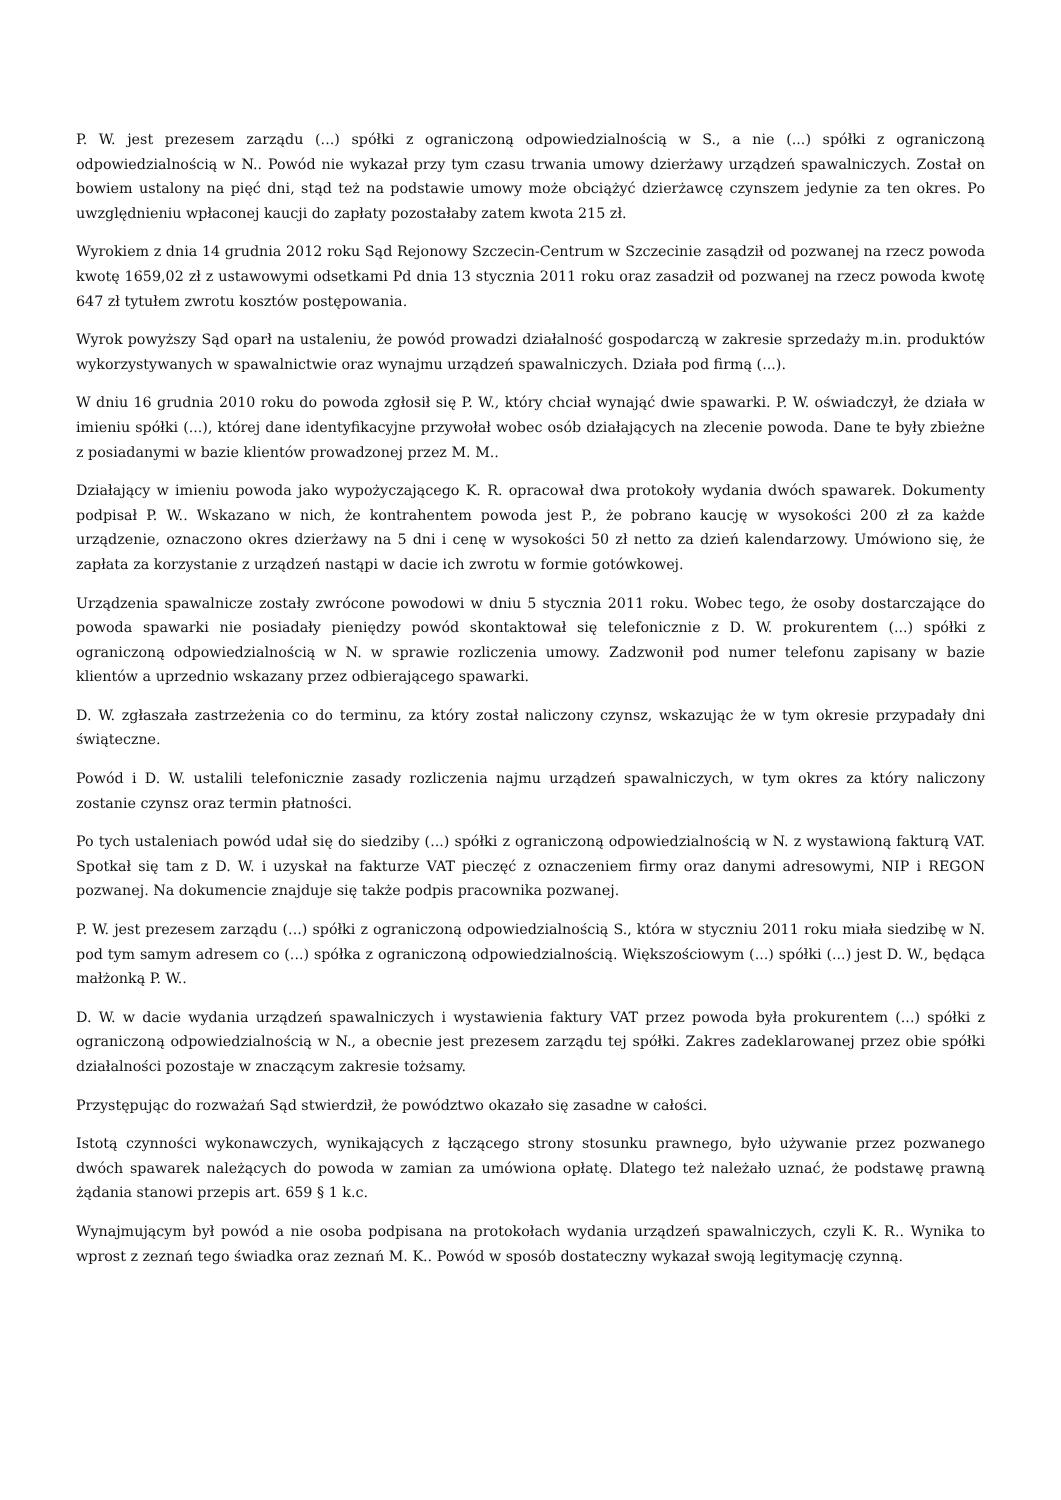P. W. jest prezesem zarządu (...) spółki z ograniczoną odpowiedzialnością w S., a nie (...) spółki z ograniczoną odpowiedzialnością w N.. Powód nie wykazał przy tym czasu trwania umowy dzierżawy urządzeń spawalniczych. Został on bowiem ustalony na pięć dni, stąd też na podstawie umowy może obciążyć dzierżawcę czynszem jedynie za ten okres. Po uwzględnieniu wpłaconej kaucji do zapłaty pozostałaby zatem kwota 215 zł.
Wyrokiem z dnia 14 grudnia 2012 roku Sąd Rejonowy Szczecin-Centrum w Szczecinie zasądził od pozwanej na rzecz powoda kwotę 1659,02 zł z ustawowymi odsetkami Pd dnia 13 stycznia 2011 roku oraz zasadził od pozwanej na rzecz powoda kwotę 647 zł tytułem zwrotu kosztów postępowania.
Wyrok powyższy Sąd oparł na ustaleniu, że powód prowadzi działalność gospodarczą w zakresie sprzedaży m.in. produktów wykorzystywanych w spawalnictwie oraz wynajmu urządzeń spawalniczych. Działa pod firmą (...).
W dniu 16 grudnia 2010 roku do powoda zgłosił się P. W., który chciał wynająć dwie spawarki. P. W. oświadczył, że działa w imieniu spółki (...), której dane identyfikacyjne przywołał wobec osób działających na zlecenie powoda. Dane te były zbieżne z posiadanymi w bazie klientów prowadzonej przez M. M..
Działający w imieniu powoda jako wypożyczającego K. R. opracował dwa protokoły wydania dwóch spawarek. Dokumenty podpisał P. W.. Wskazano w nich, że kontrahentem powoda jest P., że pobrano kaucję w wysokości 200 zł za każde urządzenie, oznaczono okres dzierżawy na 5 dni i cenę w wysokości 50 zł netto za dzień kalendarzowy. Umówiono się, że zapłata za korzystanie z urządzeń nastąpi w dacie ich zwrotu w formie gotówkowej.
Urządzenia spawalnicze zostały zwrócone powodowi w dniu 5 stycznia 2011 roku. Wobec tego, że osoby dostarczające do powoda spawarki nie posiadały pieniędzy powód skontaktował się telefonicznie z D. W. prokurentem (...) spółki z ograniczoną odpowiedzialnością w N. w sprawie rozliczenia umowy. Zadzwonił pod numer telefonu zapisany w bazie klientów a uprzednio wskazany przez odbierającego spawarki.
D. W. zgłaszała zastrzeżenia co do terminu, za który został naliczony czynsz, wskazując że w tym okresie przypadały dni świąteczne.
Powód i D. W. ustalili telefonicznie zasady rozliczenia najmu urządzeń spawalniczych, w tym okres za który naliczony zostanie czynsz oraz termin płatności.
Po tych ustaleniach powód udał się do siedziby (...) spółki z ograniczoną odpowiedzialnością w N. z wystawioną fakturą VAT. Spotkał się tam z D. W. i uzyskał na fakturze VAT pieczęć z oznaczeniem firmy oraz danymi adresowymi, NIP i REGON pozwanej. Na dokumencie znajduje się także podpis pracownika pozwanej.
P. W. jest prezesem zarządu (...) spółki z ograniczoną odpowiedzialnością S., która w styczniu 2011 roku miała siedzibę w N. pod tym samym adresem co (...) spółka z ograniczoną odpowiedzialnością. Większościowym (...) spółki (...) jest D. W., będąca małżonką P. W..
D. W. w dacie wydania urządzeń spawalniczych i wystawienia faktury VAT przez powoda była prokurentem (...) spółki z ograniczoną odpowiedzialnością w N., a obecnie jest prezesem zarządu tej spółki. Zakres zadeklarowanej przez obie spółki działalności pozostaje w znaczącym zakresie tożsamy.
Przystępując do rozważań Sąd stwierdził, że powództwo okazało się zasadne w całości.
Istotą czynności wykonawczych, wynikających z łączącego strony stosunku prawnego, było używanie przez pozwanego dwóch spawarek należących do powoda w zamian za umówiona opłatę. Dlatego też należało uznać, że podstawę prawną żądania stanowi przepis art. 659 § 1 k.c.
Wynajmującym był powód a nie osoba podpisana na protokołach wydania urządzeń spawalniczych, czyli K. R.. Wynika to wprost z zeznań tego świadka oraz zeznań M. K.. Powód w sposób dostateczny wykazał swoją legitymację czynną.